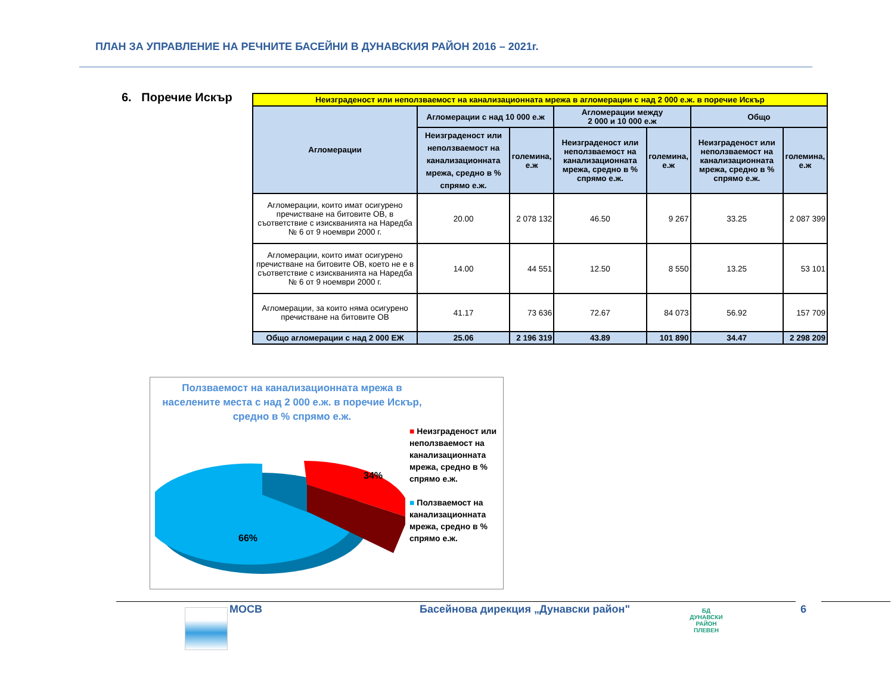ПЛАН ЗА УПРАВЛЕНИЕ НА РЕЧНИТЕ БАСЕЙНИ В ДУНАВСКИЯ РАЙОН 2016 – 2021г.
6. Поречие Искър
| Неизграденост или неползваемост на канализационната мрежа в агломерации с над 2 000 е.ж. в поречие Искър | | | | | | |
| Агломерации | Агломерации с над 10 000 е.ж | | Агломерации между 2 000 и 10 000 е.ж | | Общо | |
| | Неизграденост или неползваемост на канализационната мрежа, средно в % спрямо е.ж. | големина, е.ж | Неизграденост или неползваемост на канализационната мрежа, средно в % спрямо е.ж. | големина, е.ж | Неизграденост или неползваемост на канализационната мрежа, средно в % спрямо е.ж. | големина, е.ж |
| Агломерации, които имат осигурено пречистване на битовите ОВ, в съответствие с изискванията на Наредба № 6 от 9 ноември 2000 г. | 20.00 | 2 078 132 | 46.50 | 9 267 | 33.25 | 2 087 399 |
| Агломерации, които имат осигурено пречистване на битовите ОВ, което не е в съответствие с изискванията на Наредба № 6 от 9 ноември 2000 г. | 14.00 | 44 551 | 12.50 | 8 550 | 13.25 | 53 101 |
| Агломерации, за които няма осигурено пречистване на битовите ОВ | 41.17 | 73 636 | 72.67 | 84 073 | 56.92 | 157 709 |
| Общо агломерации с над 2 000 ЕЖ | 25.06 | 2 196 319 | 43.89 | 101 890 | 34.47 | 2 298 209 |
Ползваемост на канализационната мрежа в населените места с над 2 000 е.ж. в поречие Искър, средно в % спрямо е.ж.
66%
34%
■ Неизграденост или неползваемост на канализационната мрежа, средно в % спрямо е.ж.
■ Ползваемост на канализационната мрежа, средно в % спрямо е.ж.
МОСВ
Басейнова дирекция „Дунавски район"
БД
ДУНАВСКИ РАЙОН
ПЛЕВЕН
6